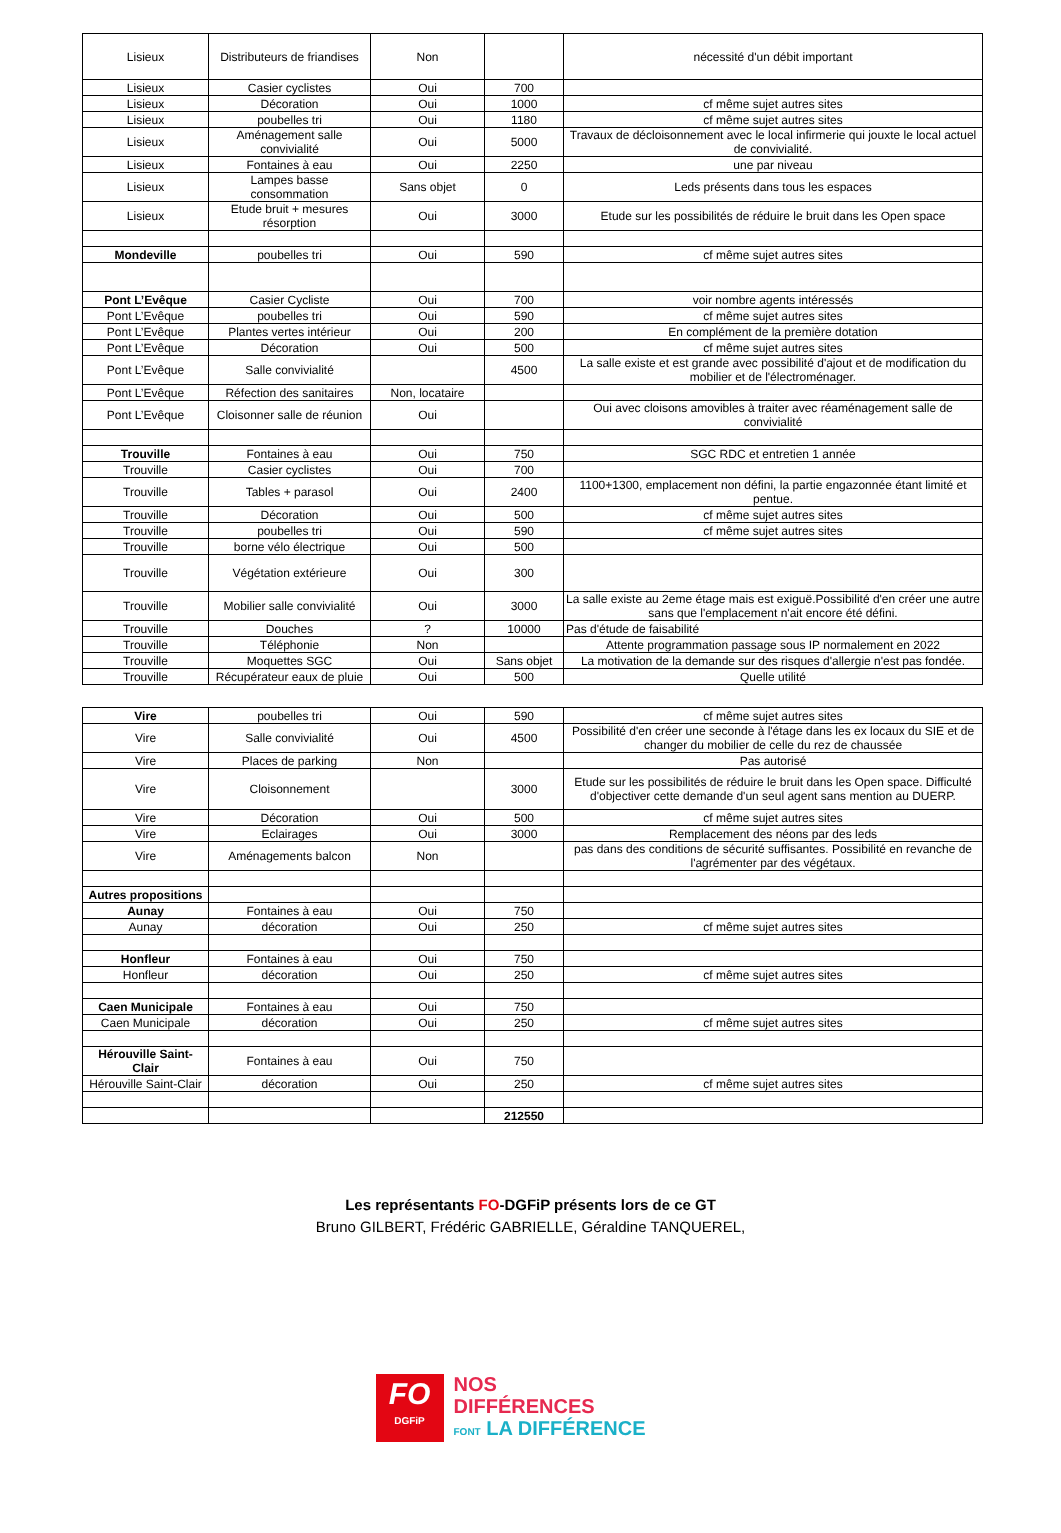| Lisieux | Distributeurs de friandises | Non | | nécessité d'un débit important |
| Lisieux | Casier cyclistes | Oui | 700 | |
| Lisieux | Décoration | Oui | 1000 | cf même sujet autres sites |
| Lisieux | poubelles tri | Oui | 1180 | cf même sujet autres sites |
| Lisieux | Aménagement salle convivialité | Oui | 5000 | Travaux de décloisonnement avec le local infirmerie qui jouxte le local actuel de convivialité. |
| Lisieux | Fontaines à eau | Oui | 2250 | une par niveau |
| Lisieux | Lampes basse consommation | Sans objet | 0 | Leds présents dans tous les espaces |
| Lisieux | Etude bruit + mesures résorption | Oui | 3000 | Etude sur les possibilités de réduire le bruit dans les Open space |
| Mondeville | poubelles tri | Oui | 590 | cf même sujet autres sites |
| Pont L’Evêque | Casier Cycliste | Oui | 700 | voir nombre agents intéressés |
| Pont L’Evêque | poubelles tri | Oui | 590 | cf même sujet autres sites |
| Pont L’Evêque | Plantes vertes intérieur | Oui | 200 | En complément de la première dotation |
| Pont L’Evêque | Décoration | Oui | 500 | cf même sujet autres sites |
| Pont L’Evêque | Salle convivialité | | 4500 | La salle existe et est grande avec possibilité d'ajout et de modification du mobilier et de l'électroménager. |
| Pont L’Evêque | Réfection des sanitaires | Non, locataire | | |
| Pont L’Evêque | Cloisonner salle de réunion | Oui | | Oui avec cloisons amovibles à traiter avec réaménagement salle de convivialité |
| Trouville | Fontaines à eau | Oui | 750 | SGC RDC et entretien 1 année |
| Trouville | Casier cyclistes | Oui | 700 | |
| Trouville | Tables + parasol | Oui | 2400 | 1100+1300, emplacement non défini, la partie engazonnée étant limité et pentue. |
| Trouville | Décoration | Oui | 500 | cf même sujet autres sites |
| Trouville | poubelles tri | Oui | 590 | cf même sujet autres sites |
| Trouville | borne vélo électrique | Oui | 500 | |
| Trouville | Végétation extérieure | Oui | 300 | |
| Trouville | Mobilier salle convivialité | Oui | 3000 | La salle existe au 2eme étage mais est exiguë.Possibilité d'en créer une autre sans que l'emplacement n'ait encore été défini. |
| Trouville | Douches | ? | 10000 | Pas d'étude de faisabilité |
| Trouville | Téléphonie | Non | | Attente programmation passage sous IP normalement en 2022 |
| Trouville | Moquettes SGC | Oui | Sans objet | La motivation de la demande sur des risques d'allergie n'est pas fondée. |
| Trouville | Récupérateur eaux de pluie | Oui | 500 | Quelle utilité |
| Vire | poubelles tri | Oui | 590 | cf même sujet autres sites |
| Vire | Salle convivialité | Oui | 4500 | Possibilité d'en créer une seconde à l'étage dans les ex locaux du SIE et de changer du mobilier de celle du rez de chaussée |
| Vire | Places de parking | Non | | Pas autorisé |
| Vire | Cloisonnement | | 3000 | Etude sur les possibilités de réduire le bruit dans les Open space. Difficulté d'objectiver cette demande d'un seul agent sans mention au DUERP. |
| Vire | Décoration | Oui | 500 | cf même sujet autres sites |
| Vire | Eclairages | Oui | 3000 | Remplacement des néons par des leds |
| Vire | Aménagements balcon | Non | | pas dans des conditions de sécurité suffisantes. Possibilité en revanche de l'agrémenter par des végétaux. |
| Autres propositions | | | | |
| Aunay | Fontaines à eau | Oui | 750 | |
| Aunay | décoration | Oui | 250 | cf même sujet autres sites |
| Honfleur | Fontaines à eau | Oui | 750 | |
| Honfleur | décoration | Oui | 250 | cf même sujet autres sites |
| Caen Municipale | Fontaines à eau | Oui | 750 | |
| Caen Municipale | décoration | Oui | 250 | cf même sujet autres sites |
| Hérouville Saint-Clair | Fontaines à eau | Oui | 750 | |
| Hérouville Saint-Clair | décoration | Oui | 250 | cf même sujet autres sites |
| | | | 212550 | |
Les représentants FO-DGFiP présents lors de ce GT
Bruno GILBERT, Frédéric GABRIELLE, Géraldine TANQUEREL,
FO
DGFiP
NOS
DIFFÉRENCES
FONT LA DIFFÉRENCE